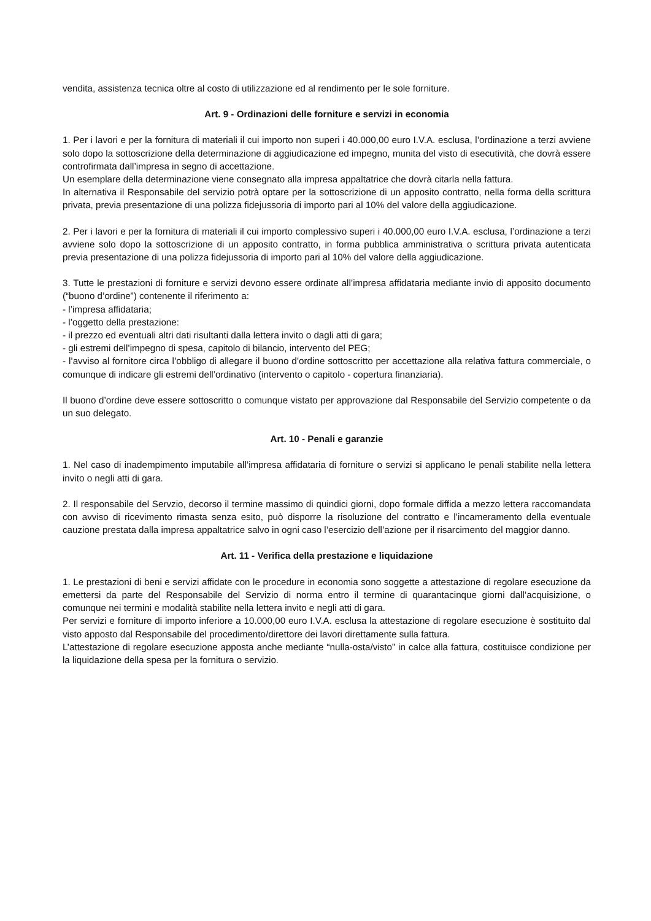vendita, assistenza tecnica oltre al costo di utilizzazione ed al rendimento per le sole forniture.
Art. 9 - Ordinazioni delle forniture e servizi in economia
1. Per i lavori e per la fornitura di materiali il cui importo non superi i 40.000,00 euro I.V.A. esclusa, l’ordinazione a terzi avviene solo dopo la sottoscrizione della determinazione di aggiudicazione ed impegno, munita del visto di esecutività, che dovrà essere controfirmata dall’impresa in segno di accettazione.
Un esemplare della determinazione viene consegnato alla impresa appaltatrice che dovrà citarla nella fattura.
In alternativa il Responsabile del servizio potrà optare per la sottoscrizione di un apposito contratto, nella forma della scrittura privata, previa presentazione di una polizza fidejussoria di importo pari al 10% del valore della aggiudicazione.
2. Per i lavori e per la fornitura di materiali il cui importo complessivo superi i 40.000,00 euro I.V.A. esclusa, l’ordinazione a terzi avviene solo dopo la sottoscrizione di un apposito contratto, in forma pubblica amministrativa o scrittura privata autenticata previa presentazione di una polizza fidejussoria di importo pari al 10% del valore della aggiudicazione.
3. Tutte le prestazioni di forniture e servizi devono essere ordinate all’impresa affidataria mediante invio di apposito documento (“buono d’ordine”) contenente il riferimento a:
- l’impresa affidataria;
- l’oggetto della prestazione:
- il prezzo ed eventuali altri dati risultanti dalla lettera invito o dagli atti di gara;
- gli estremi dell’impegno di spesa, capitolo di bilancio, intervento del PEG;
- l’avviso al fornitore circa l’obbligo di allegare il buono d’ordine sottoscritto per accettazione alla relativa fattura commerciale, o comunque di indicare gli estremi dell’ordinativo (intervento o capitolo - copertura finanziaria).
Il buono d’ordine deve essere sottoscritto o comunque vistato per approvazione dal Responsabile del Servizio competente o da un suo delegato.
Art. 10 - Penali e garanzie
1. Nel caso di inadempimento imputabile all’impresa affidataria di forniture o servizi si applicano le penali stabilite nella lettera invito o negli atti di gara.
2. Il responsabile del Servzio, decorso il termine massimo di quindici giorni, dopo formale diffida a mezzo lettera raccomandata con avviso di ricevimento rimasta senza esito, può disporre la risoluzione del contratto e l’incameramento della eventuale cauzione prestata dalla impresa appaltatrice salvo in ogni caso l’esercizio dell’azione per il risarcimento del maggior danno.
Art. 11 - Verifica della prestazione e liquidazione
1. Le prestazioni di beni e servizi affidate con le procedure in economia sono soggette a attestazione di regolare esecuzione da emettersi da parte del Responsabile del Servizio di norma entro il termine di quarantacinque giorni dall’acquisizione, o comunque nei termini e modalità stabilite nella lettera invito e negli atti di gara.
Per servizi e forniture di importo inferiore a 10.000,00 euro I.V.A. esclusa la attestazione di regolare esecuzione è sostituito dal visto apposto dal Responsabile del procedimento/direttore dei lavori direttamente sulla fattura.
L’attestazione di regolare esecuzione apposta anche mediante “nulla-osta/visto” in calce alla fattura, costituisce condizione per la liquidazione della spesa per la fornitura o servizio.